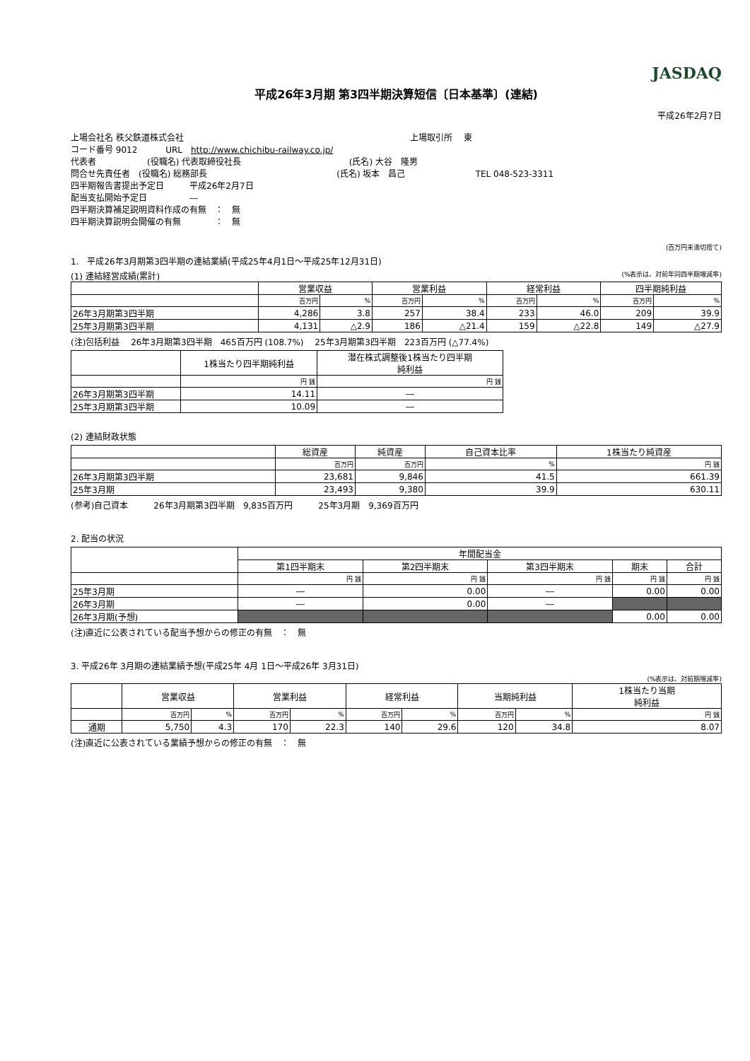JASDAQ
平成26年3月期 第3四半期決算短信〔日本基準〕(連結)
平成26年2月7日
上場会社名 秩父鉄道株式会社 上場取引所　 東
コード番号 9012　　　 URL　http://www.chichibu-railway.co.jp/
代表者　　　　　　(役職名) 代表取締役社長 (氏名) 大谷　隆男
問合せ先責任者　(役職名) 総務部長 (氏名) 坂本　昌己 TEL 048-523-3311
四半期報告書提出予定日　　　平成26年2月7日
配当支払開始予定日　　　　　―
四半期決算補足説明資料作成の有無　：　無
四半期決算説明会開催の有無　　　　：　無
(百万円未満切捨て)
1.　平成26年3月期第3四半期の連結業績(平成25年4月1日～平成25年12月31日)
(1) 連結経営成績(累計) (%表示は、対前年同四半期増減率)
| | 営業収益 | | 営業利益 | | 経常利益 | | 四半期純利益 | |
| --- | --- | --- | --- | --- | --- | --- | --- | --- |
| | 百万円 | % | 百万円 | % | 百万円 | % | 百万円 | % |
| 26年3月期第3四半期 | 4,286 | 3.8 | 257 | 38.4 | 233 | 46.0 | 209 | 39.9 |
| 25年3月期第3四半期 | 4,131 | △2.9 | 186 | △21.4 | 159 | △22.8 | 149 | △27.9 |
(注)包括利益　 26年3月期第3四半期　465百万円 (108.7%)　 25年3月期第3四半期　223百万円 (△77.4%)
| | 1株当たり四半期純利益 | 潜在株式調整後1株当たり四半期 純利益 |
| --- | --- | --- |
| | 円 銭 | 円 銭 |
| 26年3月期第3四半期 | 14.11 | ― |
| 25年3月期第3四半期 | 10.09 | ― |
(2) 連結財政状態
| | 総資産 | 純資産 | 自己資本比率 | 1株当たり純資産 |
| --- | --- | --- | --- | --- |
| | 百万円 | 百万円 | % | 円 銭 |
| 26年3月期第3四半期 | 23,681 | 9,846 | 41.5 | 661.39 |
| 25年3月期 | 23,493 | 9,380 | 39.9 | 630.11 |
(参考)自己資本　　　26年3月期第3四半期　9,835百万円　　　25年3月期　9,369百万円
2. 配当の状況
| | 年間配当金 | | | | |
| --- | --- | --- | --- | --- | --- |
| | 第1四半期末 | 第2四半期末 | 第3四半期末 | 期末 | 合計 |
| | 円 銭 | 円 銭 | 円 銭 | 円 銭 | 円 銭 |
| 25年3月期 | ― | 0.00 | ― | 0.00 | 0.00 |
| 26年3月期 | ― | 0.00 | ― | | |
| 26年3月期(予想) | | | | 0.00 | 0.00 |
(注)直近に公表されている配当予想からの修正の有無　：　無
3. 平成26年 3月期の連結業績予想(平成25年 4月 1日～平成26年 3月31日)
(%表示は、対前期増減率)
| | 営業収益 | | 営業利益 | | 経常利益 | | 当期純利益 | | 1株当たり当期 純利益 |
| --- | --- | --- | --- | --- | --- | --- | --- | --- | --- |
| | 百万円 | % | 百万円 | % | 百万円 | % | 百万円 | % | 円 銭 |
| 通期 | 5,750 | 4.3 | 170 | 22.3 | 140 | 29.6 | 120 | 34.8 | 8.07 |
(注)直近に公表されている業績予想からの修正の有無　：　無